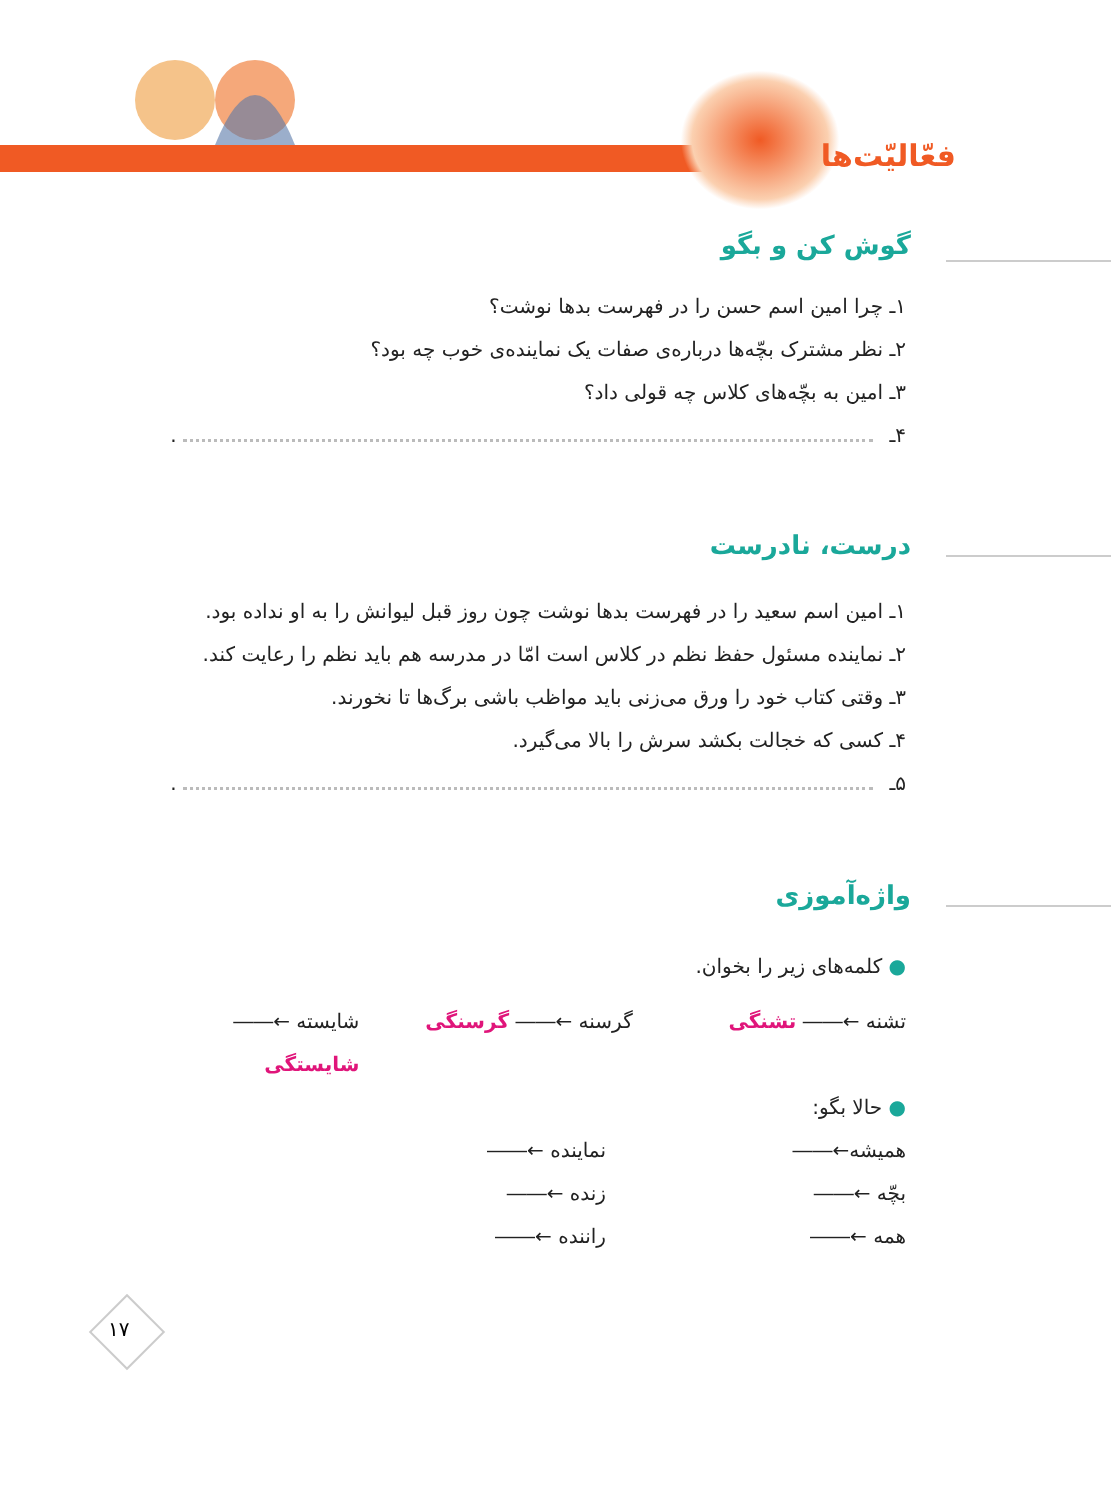فعّالیّت‌ها
گوش کن و بگو
۱ـ چرا امین اسم حسن را در فهرست بدها نوشت؟
۲ـ نظر مشترک بچّه‌ها درباره‌ی صفات یک نماینده‌ی خوب چه بود؟
۳ـ امین به بچّه‌های کلاس چه قولی داد؟
۴ـ .
درست، نادرست
۱ـ امین اسم سعید را در فهرست بدها نوشت چون روز قبل لیوانش را به او نداده بود.
۲ـ نماینده مسئول حفظ نظم در کلاس است امّا در مدرسه هم باید نظم را رعایت کند.
۳ـ وقتی کتاب خود را ورق می‌زنی باید مواظب باشی برگ‌ها تا نخورند.
۴ـ کسی که خجالت بکشد سرش را بالا می‌گیرد.
۵ـ .
واژه‌آموزی
● کلمه‌های زیر را بخوان.
تشنه ←―― تشنگی گرسنه ←―― گرسنگی شایسته ←―― شایستگی
● حالا بگو:
همیشه←―― نماینده ←――
بچّه ←―― زنده ←――
همه ←―― راننده ←――
۱۷